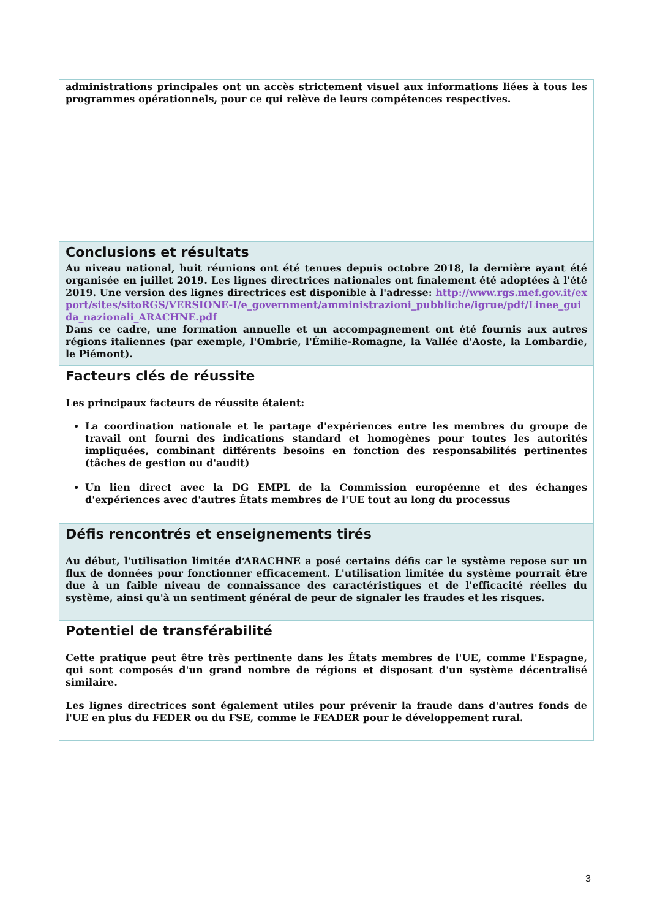administrations principales ont un accès strictement visuel aux informations liées à tous les programmes opérationnels, pour ce qui relève de leurs compétences respectives.
Conclusions et résultats
Au niveau national, huit réunions ont été tenues depuis octobre 2018, la dernière ayant été organisée en juillet 2019. Les lignes directrices nationales ont finalement été adoptées à l'été 2019. Une version des lignes directrices est disponible à l'adresse: http://www.rgs.mef.gov.it/export/sites/sitoRGS/VERSIONE-I/e_government/amministrazioni_pubbliche/igrue/pdf/Linee_guida_nazionali_ARACHNE.pdf
Dans ce cadre, une formation annuelle et un accompagnement ont été fournis aux autres régions italiennes (par exemple, l'Ombrie, l'Émilie-Romagne, la Vallée d'Aoste, la Lombardie, le Piémont).
Facteurs clés de réussite
Les principaux facteurs de réussite étaient:
La coordination nationale et le partage d'expériences entre les membres du groupe de travail ont fourni des indications standard et homogènes pour toutes les autorités impliquées, combinant différents besoins en fonction des responsabilités pertinentes (tâches de gestion ou d'audit)
Un lien direct avec la DG EMPL de la Commission européenne et des échanges d'expériences avec d'autres États membres de l'UE tout au long du processus
Défis rencontrés et enseignements tirés
Au début, l'utilisation limitée d‘ARACHNE a posé certains défis car le système repose sur un flux de données pour fonctionner efficacement. L'utilisation limitée du système pourrait être due à un faible niveau de connaissance des caractéristiques et de l'efficacité réelles du système, ainsi qu'à un sentiment général de peur de signaler les fraudes et les risques.
Potentiel de transférabilité
Cette pratique peut être très pertinente dans les États membres de l'UE, comme l'Espagne, qui sont composés d'un grand nombre de régions et disposant d'un système décentralisé similaire.
Les lignes directrices sont également utiles pour prévenir la fraude dans d'autres fonds de l'UE en plus du FEDER ou du FSE, comme le FEADER pour le développement rural.
3